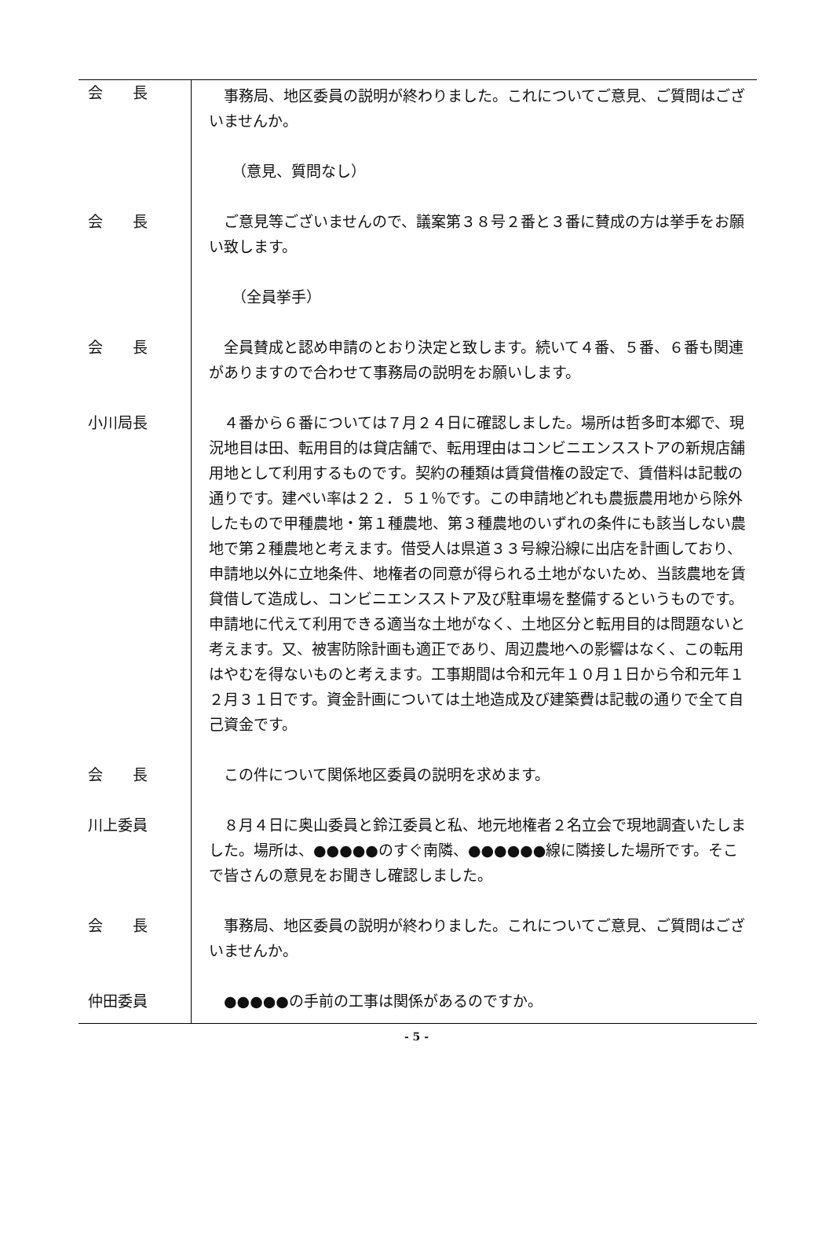| 会 長 | 事務局、地区委員の説明が終わりました。これについてご意見、ご質問はございませんか。 |
| | （意見、質問なし） |
| 会 長 | ご意見等ございませんので、議案第３８号２番と３番に賛成の方は挙手をお願い致します。 |
| | （全員挙手） |
| 会 長 | 全員賛成と認め申請のとおり決定と致します。続いて４番、５番、６番も関連がありますので合わせて事務局の説明をお願いします。 |
| 小川局長 | ４番から６番については７月２４日に確認しました。場所は哲多町本郷で、現況地目は田、転用目的は貸店舗で、転用理由はコンビニエンスストアの新規店舗用地として利用するものです。契約の種類は賃貸借権の設定で、賃借料は記載の通りです。建ぺい率は２２．５１％です。この申請地どれも農振農用地から除外したもので甲種農地・第１種農地、第３種農地のいずれの条件にも該当しない農地で第２種農地と考えます。借受人は県道３３号線沿線に出店を計画しており、申請地以外に立地条件、地権者の同意が得られる土地がないため、当該農地を賃貸借して造成し、コンビニエンスストア及び駐車場を整備するというものです。申請地に代えて利用できる適当な土地がなく、土地区分と転用目的は問題ないと考えます。又、被害防除計画も適正であり、周辺農地への影響はなく、この転用はやむを得ないものと考えます。工事期間は令和元年１０月１日から令和元年１２月３１日です。資金計画については土地造成及び建築費は記載の通りで全て自己資金です。 |
| 会 長 | この件について関係地区委員の説明を求めます。 |
| 川上委員 | ８月４日に奥山委員と鈴江委員と私、地元地権者２名立会で現地調査いたしました。場所は、●●●●●のすぐ南隣、●●●●●●線に隣接した場所です。そこで皆さんの意見をお聞きし確認しました。 |
| 会 長 | 事務局、地区委員の説明が終わりました。これについてご意見、ご質問はございませんか。 |
| 仲田委員 | ●●●●●の手前の工事は関係があるのですか。 |
- 5 -